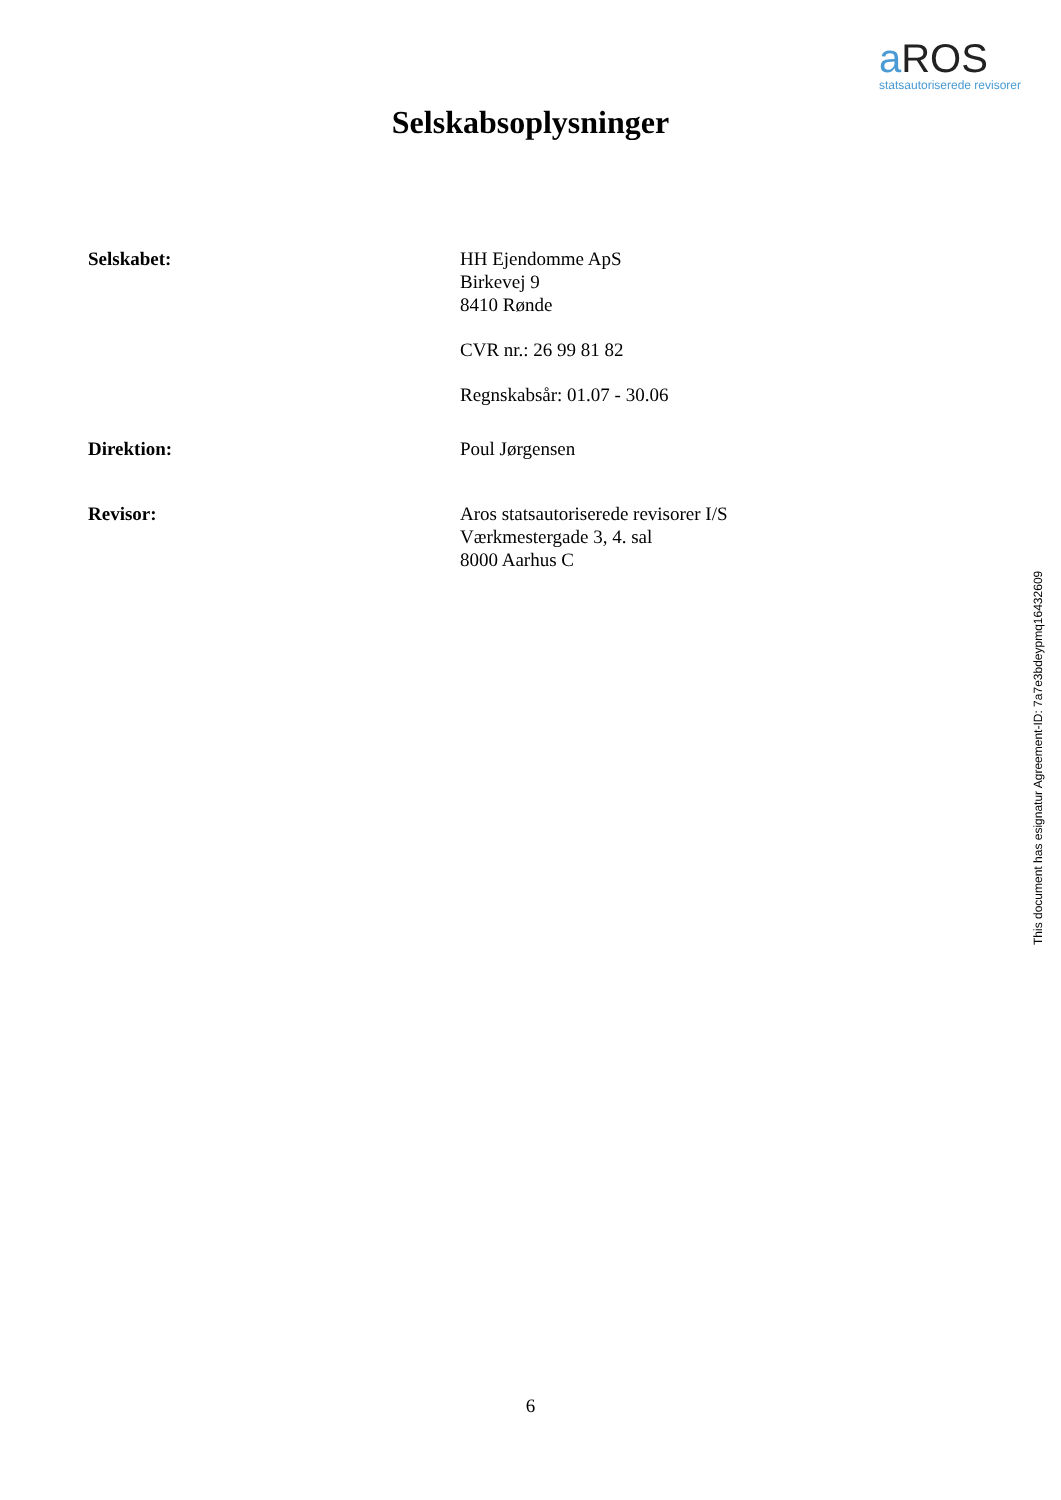a ROS
statsautoriserede revisorer
Selskabsoplysninger
Selskabet: HH Ejendomme ApS
Birkevej 9
8410 Rønde
CVR nr.: 26 99 81 82
Regnskabsår: 01.07 - 30.06
Direktion: Poul Jørgensen
Revisor: Aros statsautoriserede revisorer I/S
Værkmestergade 3, 4. sal
8000 Aarhus C
This document has esignatur Agreement-ID: 7a7e3bdeypmq16432609
6